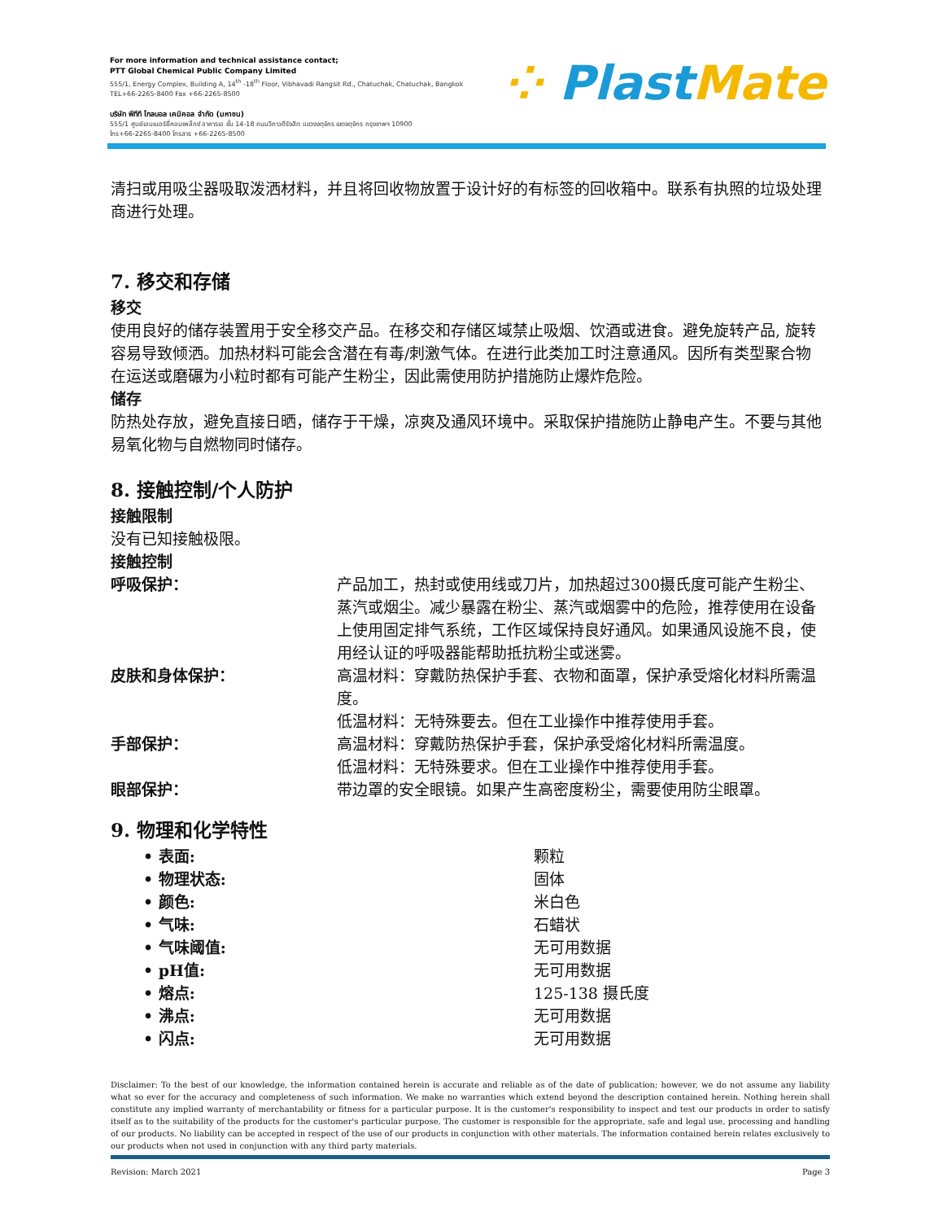For more information and technical assistance contact;
PTT Global Chemical Public Company Limited
555/1, Energy Complex, Building A, 14<sup>th</sup> -18<sup>th</sup> Floor, Vibhavadi Rangsit Rd., Chatuchak, Chatuchak, Bangkok
TEL+66-2265-8400 Fax +66-2265-8500
บริษัท พีทีที โกลบอล เคมิคอล จำกัด (มหาชน)
555/1 ศูนย์เอนเนอร์ยี่คอมเพล็กซ์ อาคารเอ ชั้น 14-18 ถนนวิภาวดีรังสิต แขวงจตุจักร เขตจตุจักร กรุงเทพฯ 10900
โทร+66-2265-8400 โทรสาร +66-2265-8500
⁘ Plast Mate
清扫或用吸尘器吸取泼洒材料，并且将回收物放置于设计好的有标签的回收箱中。联系有执照的垃圾处理商进行处理。
7. 移交和存储
移交
使用良好的储存装置用于安全移交产品。在移交和存储区域禁止吸烟、饮酒或进食。避免旋转产品, 旋转容易导致倾洒。加热材料可能会含潜在有毒/刺激气体。在进行此类加工时注意通风。因所有类型聚合物在运送或磨碾为小粒时都有可能产生粉尘，因此需使用防护措施防止爆炸危险。
储存
防热处存放，避免直接日晒，储存于干燥，凉爽及通风环境中。采取保护措施防止静电产生。不要与其他易氧化物与自燃物同时储存。
8. 接触控制/个人防护
接触限制
没有已知接触极限。
接触控制
| 呼吸保护： | 产品加工，热封或使用线或刀片，加热超过300摄氏度可能产生粉尘、蒸汽或烟尘。减少暴露在粉尘、蒸汽或烟雾中的危险，推荐使用在设备上使用固定排气系统，工作区域保持良好通风。如果通风设施不良，使用经认证的呼吸器能帮助抵抗粉尘或迷雾。 |
| 皮肤和身体保护： | 高温材料：穿戴防热保护手套、衣物和面罩，保护承受熔化材料所需温度。 低温材料：无特殊要去。但在工业操作中推荐使用手套。 |
| 手部保护： | 高温材料：穿戴防热保护手套，保护承受熔化材料所需温度。 低温材料：无特殊要求。但在工业操作中推荐使用手套。 |
| 眼部保护： | 带边罩的安全眼镜。如果产生高密度粉尘，需要使用防尘眼罩。 |
9. 物理和化学特性
| • 表面: | 颗粒 |
| • 物理状态: | 固体 |
| • 颜色: | 米白色 |
| • 气味: | 石蜡状 |
| • 气味阈值: | 无可用数据 |
| • pH值: | 无可用数据 |
| • 熔点: | 125-138 摄氏度 |
| • 沸点: | 无可用数据 |
| • 闪点: | 无可用数据 |
Disclaimer: To the best of our knowledge, the information contained herein is accurate and reliable as of the date of publication; however, we do not assume any liability what so ever for the accuracy and completeness of such information. We make no warranties which extend beyond the description contained herein. Nothing herein shall constitute any implied warranty of merchantability or fitness for a particular purpose. It is the customer's responsibility to inspect and test our products in order to satisfy itself as to the suitability of the products for the customer's particular purpose. The customer is responsible for the appropriate, safe and legal use, processing and handling of our products. No liability can be accepted in respect of the use of our products in conjunction with other materials. The information contained herein relates exclusively to our products when not used in conjunction with any third party materials.
Revision: March 2021 Page 3